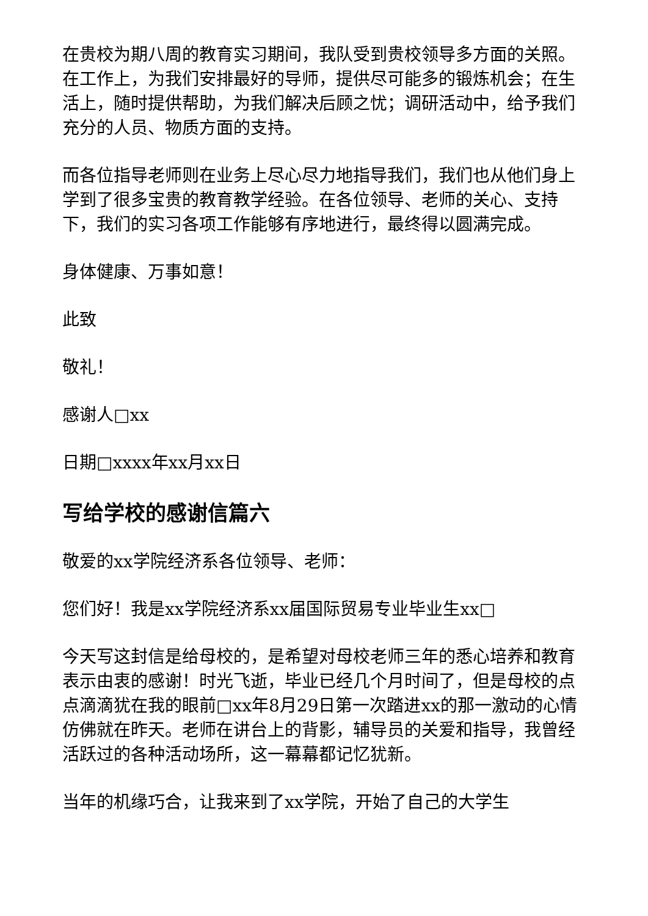在贵校为期八周的教育实习期间，我队受到贵校领导多方面的关照。在工作上，为我们安排最好的导师，提供尽可能多的锻炼机会；在生活上，随时提供帮助，为我们解决后顾之忧；调研活动中，给予我们充分的人员、物质方面的支持。
而各位指导老师则在业务上尽心尽力地指导我们，我们也从他们身上学到了很多宝贵的教育教学经验。在各位领导、老师的关心、支持下，我们的实习各项工作能够有序地进行，最终得以圆满完成。
身体健康、万事如意！
此致
敬礼！
感谢人□xx
日期□xxxx年xx月xx日
写给学校的感谢信篇六
敬爱的xx学院经济系各位领导、老师：
您们好！我是xx学院经济系xx届国际贸易专业毕业生xx□
今天写这封信是给母校的，是希望对母校老师三年的悉心培养和教育表示由衷的感谢！时光飞逝，毕业已经几个月时间了，但是母校的点点滴滴犹在我的眼前□xx年8月29日第一次踏进xx的那一激动的心情仿佛就在昨天。老师在讲台上的背影，辅导员的关爱和指导，我曾经活跃过的各种活动场所，这一幕幕都记忆犹新。
当年的机缘巧合，让我来到了xx学院，开始了自己的大学生